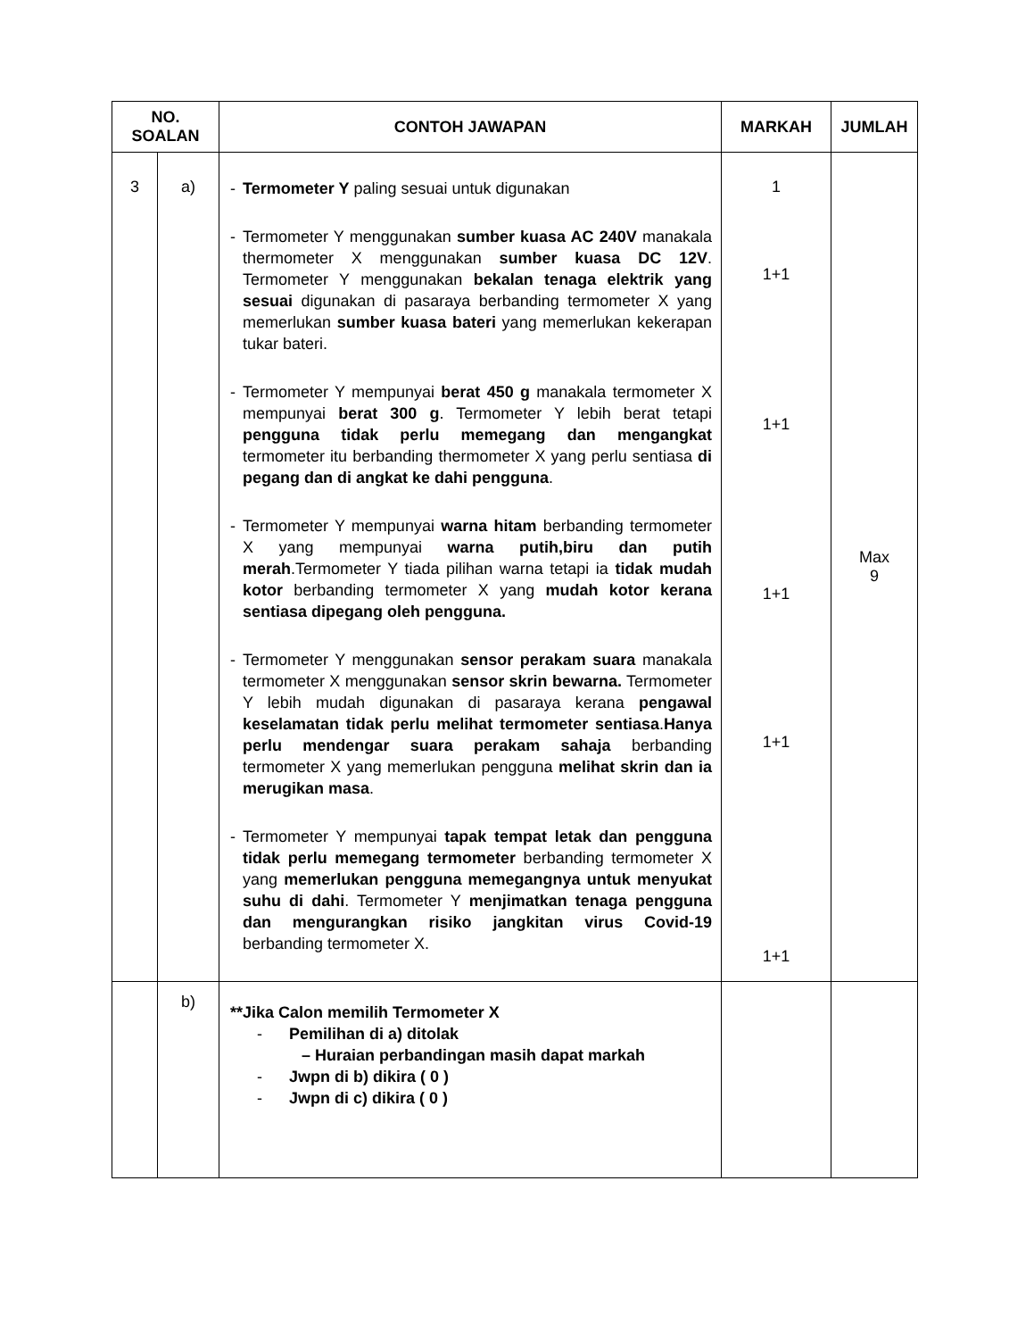| NO. SOALAN | | CONTOH JAWAPAN | MARKAH | JUMLAH |
| --- | --- | --- | --- | --- |
| 3 | a) | - Termometer Y paling sesuai untuk digunakan - Termometer Y menggunakan sumber kuasa AC 240V manakala thermometer X menggunakan sumber kuasa DC 12V . Termometer Y menggunakan bekalan tenaga elektrik yang sesuai digunakan di pasaraya berbanding termometer X yang memerlukan sumber kuasa bateri yang memerlukan kekerapan tukar bateri. - Termometer Y mempunyai berat 450 g manakala termometer X mempunyai berat 300 g . Termometer Y lebih berat tetapi pengguna tidak perlu memegang dan mengangkat termometer itu berbanding thermometer X yang perlu sentiasa di pegang dan di angkat ke dahi pengguna . - Termometer Y mempunyai warna hitam berbanding termometer X yang mempunyai warna putih,biru dan putih merah .Termometer Y tiada pilihan warna tetapi ia tidak mudah kotor berbanding termometer X yang mudah kotor kerana sentiasa dipegang oleh pengguna. - Termometer Y menggunakan sensor perakam suara manakala termometer X menggunakan sensor skrin bewarna. Termometer Y lebih mudah digunakan di pasaraya kerana pengawal keselamatan tidak perlu melihat termometer sentiasa . Hanya perlu mendengar suara perakam sahaja berbanding termometer X yang memerlukan pengguna melihat skrin dan ia merugikan masa . - Termometer Y mempunyai tapak tempat letak dan pengguna tidak perlu memegang termometer berbanding termometer X yang memerlukan pengguna memegangnya untuk menyukat suhu di dahi . Termometer Y menjimatkan tenaga pengguna dan mengurangkan risiko jangkitan virus Covid-19 berbanding termometer X. | 1 1+1 1+1 1+1 1+1 1+1 | Max 9 |
| | b) | **Jika Calon memilih Termometer X - Pemilihan di a) ditolak – Huraian perbandingan masih dapat markah - Jwpn di b) dikira ( 0 ) - Jwpn di c) dikira ( 0 ) | | |